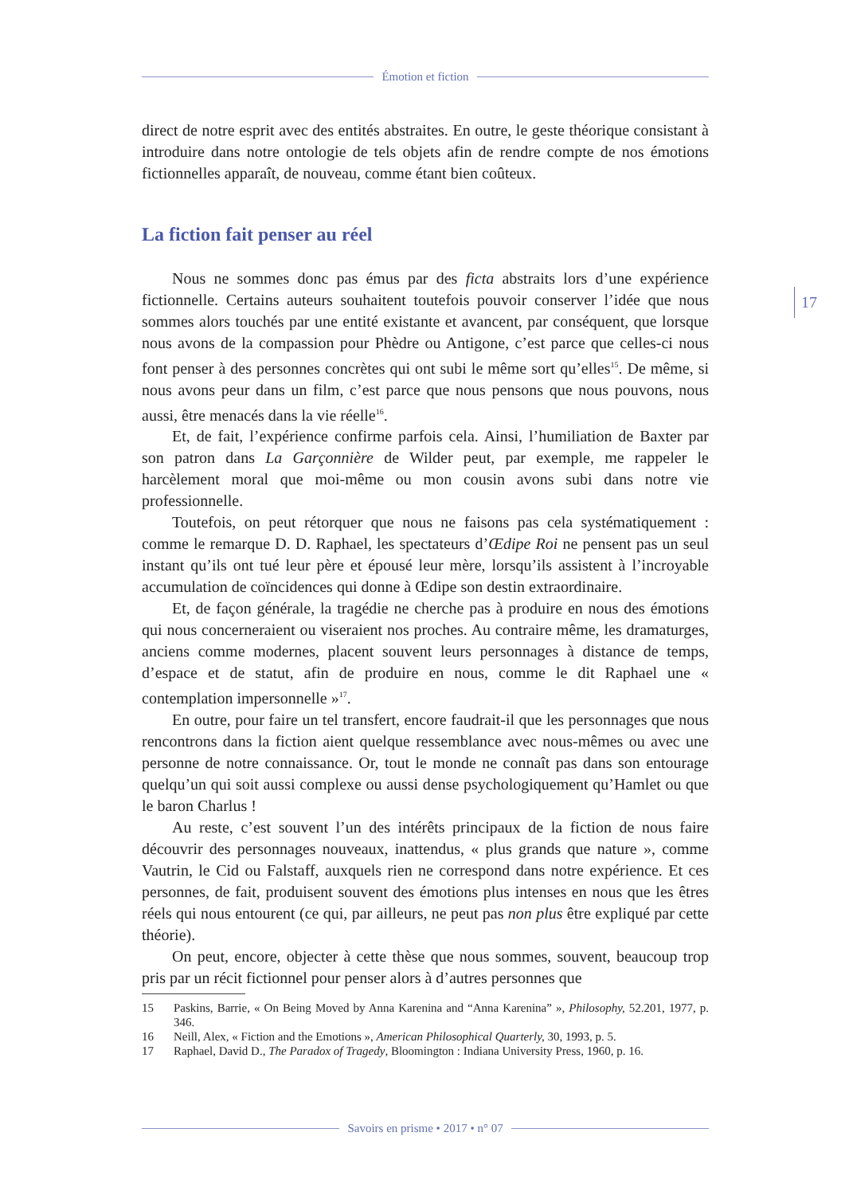Émotion et fiction
17
direct de notre esprit avec des entités abstraites. En outre, le geste théorique consistant à introduire dans notre ontologie de tels objets afin de rendre compte de nos émotions fictionnelles apparaît, de nouveau, comme étant bien coûteux.
La fiction fait penser au réel
Nous ne sommes donc pas émus par des ficta abstraits lors d’une expérience fictionnelle. Certains auteurs souhaitent toutefois pouvoir conserver l’idée que nous sommes alors touchés par une entité existante et avancent, par conséquent, que lorsque nous avons de la compassion pour Phèdre ou Antigone, c’est parce que celles-ci nous font penser à des personnes concrètes qui ont subi le même sort qu’elles<sup>15</sup>. De même, si nous avons peur dans un film, c’est parce que nous pensons que nous pouvons, nous aussi, être menacés dans la vie réelle<sup>16</sup>.
Et, de fait, l’expérience confirme parfois cela. Ainsi, l’humiliation de Baxter par son patron dans La Garçonnière de Wilder peut, par exemple, me rappeler le harcèlement moral que moi-même ou mon cousin avons subi dans notre vie professionnelle.
Toutefois, on peut rétorquer que nous ne faisons pas cela systématiquement : comme le remarque D. D. Raphael, les spectateurs d’Œdipe Roi ne pensent pas un seul instant qu’ils ont tué leur père et épousé leur mère, lorsqu’ils assistent à l’incroyable accumulation de coïncidences qui donne à Œdipe son destin extraordinaire.
Et, de façon générale, la tragédie ne cherche pas à produire en nous des émotions qui nous concerneraient ou viseraient nos proches. Au contraire même, les dramaturges, anciens comme modernes, placent souvent leurs personnages à distance de temps, d’espace et de statut, afin de produire en nous, comme le dit Raphael une « contemplation impersonnelle »<sup>17</sup>.
En outre, pour faire un tel transfert, encore faudrait-il que les personnages que nous rencontrons dans la fiction aient quelque ressemblance avec nous-mêmes ou avec une personne de notre connaissance. Or, tout le monde ne connaît pas dans son entourage quelqu’un qui soit aussi complexe ou aussi dense psychologiquement qu’Hamlet ou que le baron Charlus !
Au reste, c’est souvent l’un des intérêts principaux de la fiction de nous faire découvrir des personnages nouveaux, inattendus, « plus grands que nature », comme Vautrin, le Cid ou Falstaff, auxquels rien ne correspond dans notre expérience. Et ces personnes, de fait, produisent souvent des émotions plus intenses en nous que les êtres réels qui nous entourent (ce qui, par ailleurs, ne peut pas non plus être expliqué par cette théorie).
On peut, encore, objecter à cette thèse que nous sommes, souvent, beaucoup trop pris par un récit fictionnel pour penser alors à d’autres personnes que
15 Paskins, Barrie, « On Being Moved by Anna Karenina and “Anna Karenina” », Philosophy, 52.201, 1977, p. 346.
16 Neill, Alex, « Fiction and the Emotions », American Philosophical Quarterly, 30, 1993, p. 5.
17 Raphael, David D., The Paradox of Tragedy, Bloomington : Indiana University Press, 1960, p. 16.
Savoirs en prisme • 2017 • n° 07